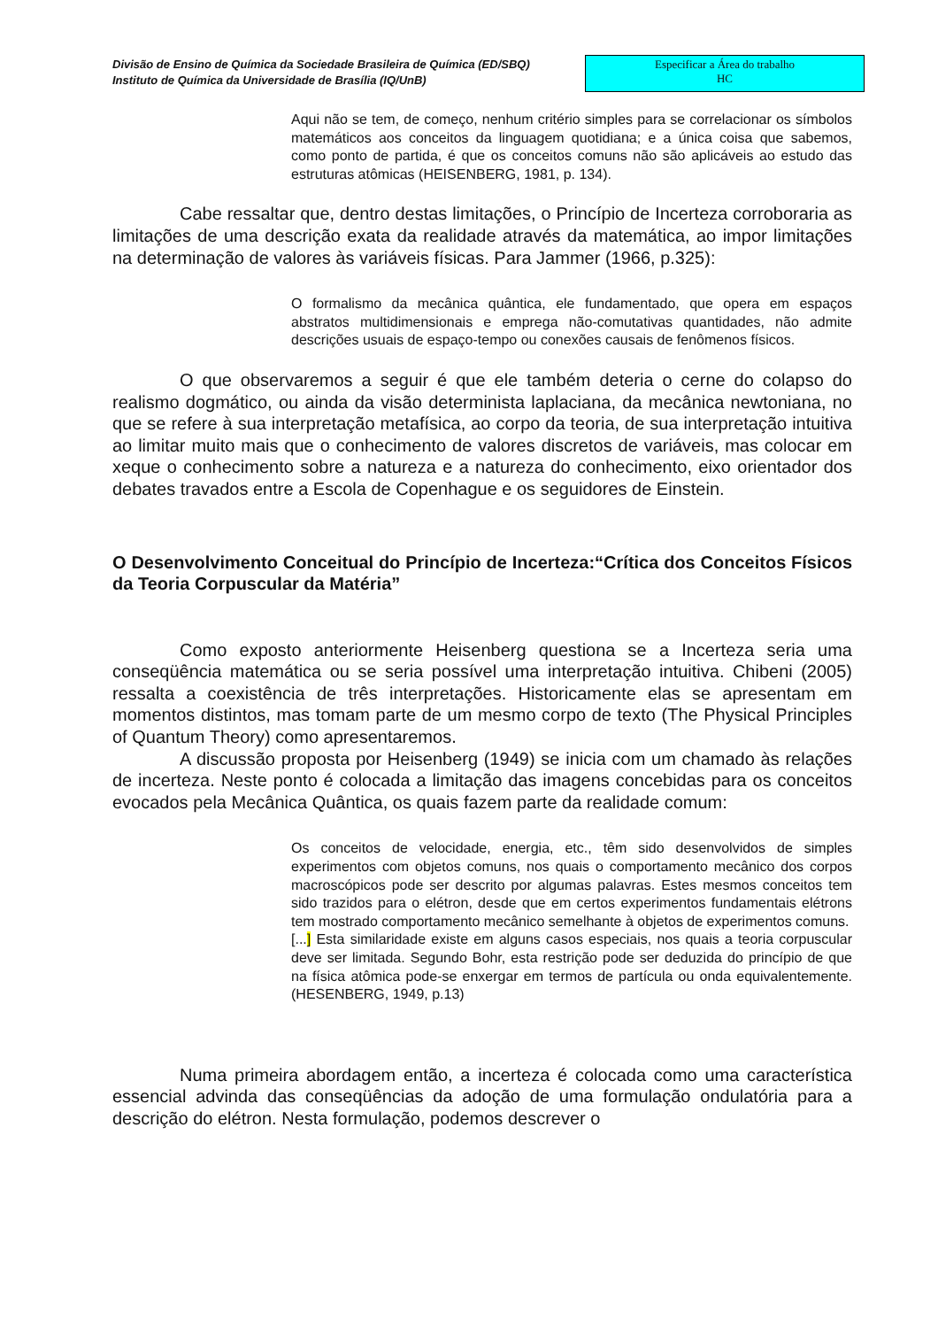Divisão de Ensino de Química da Sociedade Brasileira de Química (ED/SBQ)
Instituto de Química da Universidade de Brasília (IQ/UnB)
Especificar a Área do trabalho
HC
Aqui não se tem, de começo, nenhum critério simples para se correlacionar os símbolos matemáticos aos conceitos da linguagem quotidiana; e a única coisa que sabemos, como ponto de partida, é que os conceitos comuns não são aplicáveis ao estudo das estruturas atômicas (HEISENBERG, 1981, p. 134).
Cabe ressaltar que, dentro destas limitações, o Princípio de Incerteza corroboraria as limitações de uma descrição exata da realidade através da matemática, ao impor limitações na determinação de valores às variáveis físicas. Para Jammer (1966, p.325):
O formalismo da mecânica quântica, ele fundamentado, que opera em espaços abstratos multidimensionais e emprega não-comutativas quantidades, não admite descrições usuais de espaço-tempo ou conexões causais de fenômenos físicos.
O que observaremos a seguir é que ele também deteria o cerne do colapso do realismo dogmático, ou ainda da visão determinista laplaciana, da mecânica newtoniana, no que se refere à sua interpretação metafísica, ao corpo da teoria, de sua interpretação intuitiva ao limitar muito mais que o conhecimento de valores discretos de variáveis, mas colocar em xeque o conhecimento sobre a natureza e a natureza do conhecimento, eixo orientador dos debates travados entre a Escola de Copenhague e os seguidores de Einstein.
O Desenvolvimento Conceitual do Princípio de Incerteza:“Crítica dos Conceitos Físicos da Teoria Corpuscular da Matéria”
Como exposto anteriormente Heisenberg questiona se a Incerteza seria uma conseqüência matemática ou se seria possível uma interpretação intuitiva. Chibeni (2005) ressalta a coexistência de três interpretações. Historicamente elas se apresentam em momentos distintos, mas tomam parte de um mesmo corpo de texto (The Physical Principles of Quantum Theory) como apresentaremos.
A discussão proposta por Heisenberg (1949) se inicia com um chamado às relações de incerteza. Neste ponto é colocada a limitação das imagens concebidas para os conceitos evocados pela Mecânica Quântica, os quais fazem parte da realidade comum:
Os conceitos de velocidade, energia, etc., têm sido desenvolvidos de simples experimentos com objetos comuns, nos quais o comportamento mecânico dos corpos macroscópicos pode ser descrito por algumas palavras. Estes mesmos conceitos tem sido trazidos para o elétron, desde que em certos experimentos fundamentais elétrons tem mostrado comportamento mecânico semelhante à objetos de experimentos comuns.
[...] Esta similaridade existe em alguns casos especiais, nos quais a teoria corpuscular deve ser limitada. Segundo Bohr, esta restrição pode ser deduzida do princípio de que na física atômica pode-se enxergar em termos de partícula ou onda equivalentemente. (HESENBERG, 1949, p.13)
Numa primeira abordagem então, a incerteza é colocada como uma característica essencial advinda das conseqüências da adoção de uma formulação ondulatória para a descrição do elétron. Nesta formulação, podemos descrever o